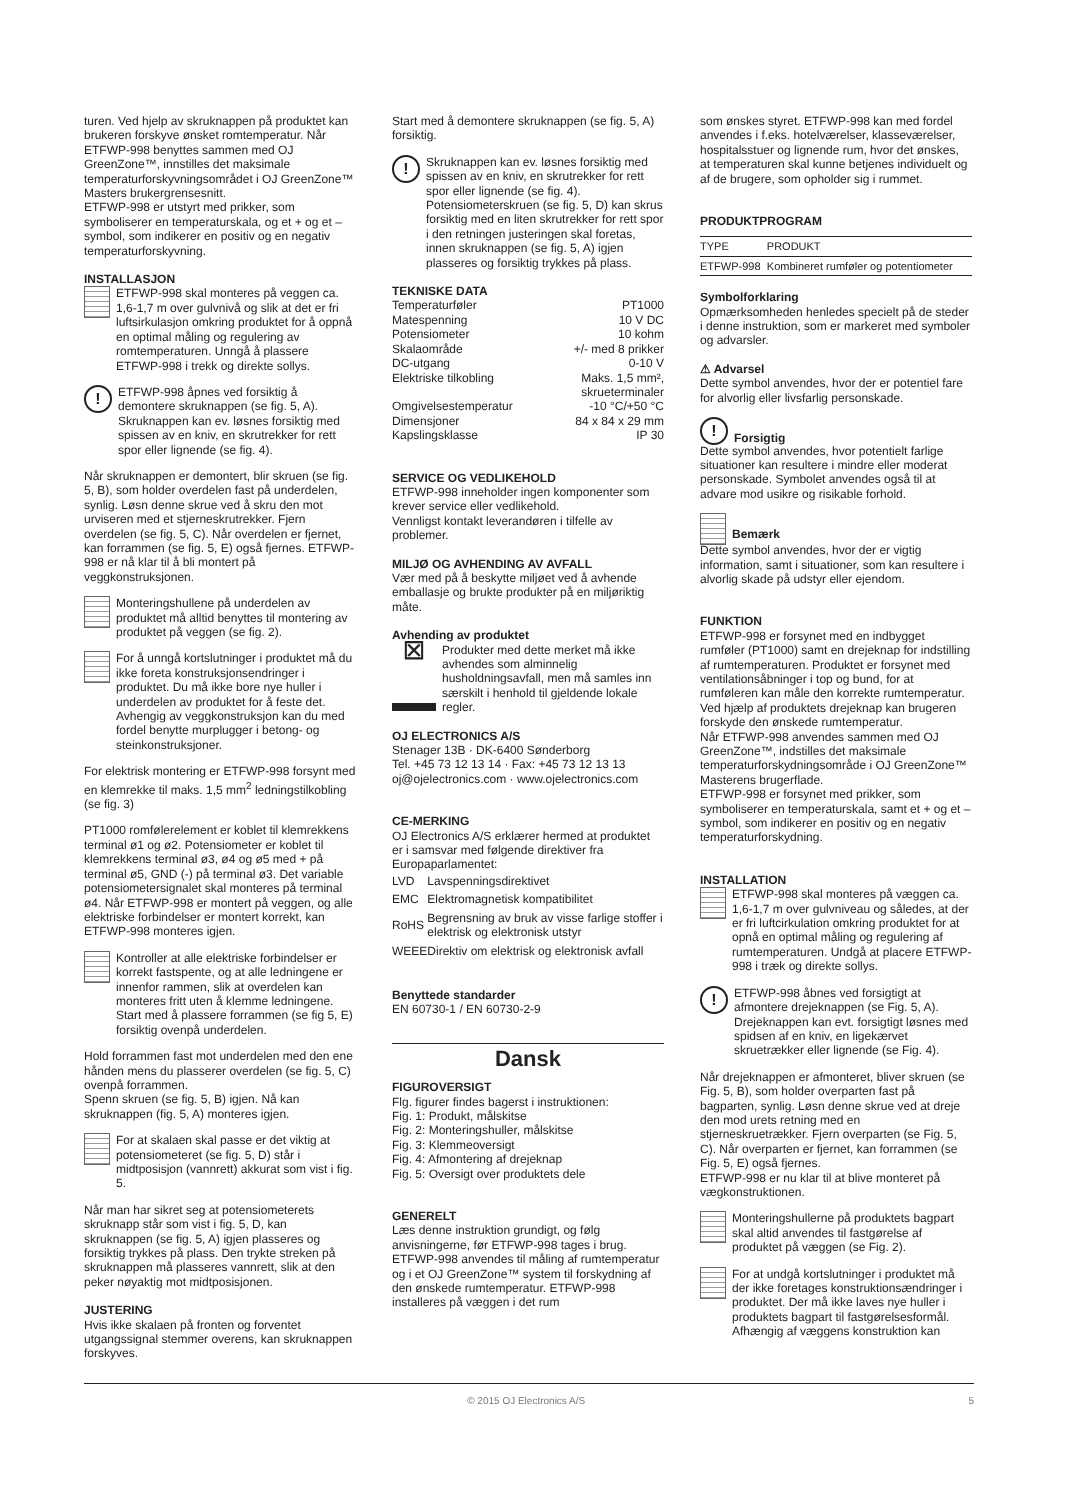turen. Ved hjelp av skruknappen på produktet kan brukeren forskyve ønsket romtemperatur. Når ETFWP-998 benyttes sammen med OJ GreenZone™, innstilles det maksimale temperaturforskyvningsområdet i OJ GreenZone™ Masters brukergrensesnitt.
ETFWP-998 er utstyrt med prikker, som symboliserer en temperaturskala, og et + og et – symbol, som indikerer en positiv og en negativ temperaturforskyvning.
INSTALLASJON
ETFWP-998 skal monteres på veggen ca. 1,6-1,7 m over gulvnivå og slik at det er fri luftsirkulasjon omkring produktet for å oppnå en optimal måling og regulering av romtemperaturen. Unngå å plassere ETFWP-998 i trekk og direkte sollys.
!
ETFWP-998 åpnes ved forsiktig å demontere skruknappen (se fig. 5, A). Skruknappen kan ev. løsnes forsiktig med spissen av en kniv, en skrutrekker for rett spor eller lignende (se fig. 4).
Når skruknappen er demontert, blir skruen (se fig. 5, B), som holder overdelen fast på underdelen, synlig. Løsn denne skrue ved å skru den mot urviseren med et stjerneskrutrekker. Fjern overdelen (se fig. 5, C). Når overdelen er fjernet, kan forrammen (se fig. 5, E) også fjernes. ETFWP-998 er nå klar til å bli montert på veggkonstruksjonen.
Monteringshullene på underdelen av produktet må alltid benyttes til montering av produktet på veggen (se fig. 2).
For å unngå kortslutninger i produktet må du ikke foreta konstruksjonsendringer i produktet. Du må ikke bore nye huller i underdelen av produktet for å feste det. Avhengig av veggkonstruksjon kan du med fordel benytte murplugger i betong- og steinkonstruksjoner.
For elektrisk montering er ETFWP-998 forsynt med en klemrekke til maks. 1,5 mm<sup>2</sup> ledningstilkobling (se fig. 3)
PT1000 romfølerelement er koblet til klemrekkens terminal ø1 og ø2. Potensiometer er koblet til klemrekkens terminal ø3, ø4 og ø5 med + på terminal ø5, GND (-) på terminal ø3. Det variable potensiometersignalet skal monteres på terminal ø4. Når ETFWP-998 er montert på veggen, og alle elektriske forbindelser er montert korrekt, kan ETFWP-998 monteres igjen.
Kontroller at alle elektriske forbindelser er korrekt fastspente, og at alle ledningene er innenfor rammen, slik at overdelen kan monteres fritt uten å klemme ledningene. Start med å plassere forrammen (se fig 5, E) forsiktig ovenpå underdelen.
Hold forrammen fast mot underdelen med den ene hånden mens du plasserer overdelen (se fig. 5, C) ovenpå forrammen.
Spenn skruen (se fig. 5, B) igjen. Nå kan skruknappen (fig. 5, A) monteres igjen.
For at skalaen skal passe er det viktig at potensiometeret (se fig. 5, D) står i midtposisjon (vannrett) akkurat som vist i fig. 5.
Når man har sikret seg at potensiometerets skruknapp står som vist i fig. 5, D, kan skruknappen (se fig. 5, A) igjen plasseres og forsiktig trykkes på plass. Den trykte streken på skruknappen må plasseres vannrett, slik at den peker nøyaktig mot midtposisjonen.
JUSTERING
Hvis ikke skalaen på fronten og forventet utgangssignal stemmer overens, kan skruknappen forskyves.
Start med å demontere skruknappen (se fig. 5, A) forsiktig.
!
Skruknappen kan ev. løsnes forsiktig med spissen av en kniv, en skrutrekker for rett spor eller lignende (se fig. 4). Potensiometerskruen (se fig. 5, D) kan skrus forsiktig med en liten skrutrekker for rett spor i den retningen justeringen skal foretas, innen skruknappen (se fig. 5, A) igjen plasseres og forsiktig trykkes på plass.
TEKNISKE DATA
Temperaturføler PT1000
Matespenning 10 V DC
Potensiometer 10 kohm
Skalaområde +/- med 8 prikker
DC-utgang 0-10 V
Elektriske tilkobling Maks. 1,5 mm²,
skrueterminaler
Omgivelsestemperatur -10 °C/+50 °C
Dimensjoner 84 x 84 x 29 mm
Kapslingsklasse IP 30
SERVICE OG VEDLIKEHOLD
ETFWP-998 inneholder ingen komponenter som krever service eller vedlikehold.
Vennligst kontakt leverandøren i tilfelle av problemer.
MILJØ OG AVHENDING AV AVFALL
Vær med på å beskytte miljøet ved å avhende emballasje og brukte produkter på en miljøriktig måte.
Avhending av produktet
⊠
Produkter med dette merket må ikke avhendes som alminnelig husholdningsavfall, men må samles inn særskilt i henhold til gjeldende lokale regler.
OJ ELECTRONICS A/S
Stenager 13B · DK-6400 Sønderborg
Tel. +45 73 12 13 14 · Fax: +45 73 12 13 13
oj@ojelectronics.com · www.ojelectronics.com
CE-MERKING
OJ Electronics A/S erklærer hermed at produktet er i samsvar med følgende direktiver fra Europaparlamentet:
| LVD | Lavspenningsdirektivet |
| EMC | Elektromagnetisk kompatibilitet |
| RoHS | Begrensning av bruk av visse farlige stoffer i elektrisk og elektronisk utstyr |
| WEEE | Direktiv om elektrisk og elektronisk avfall |
Benyttede standarder
EN 60730-1 / EN 60730-2-9
Dansk
FIGUROVERSIGT
Flg. figurer findes bagerst i instruktionen:
Fig. 1: Produkt, målskitse
Fig. 2: Monteringshuller, målskitse
Fig. 3: Klemmeoversigt
Fig. 4: Afmontering af drejeknap
Fig. 5: Oversigt over produktets dele
GENERELT
Læs denne instruktion grundigt, og følg anvisningerne, før ETFWP-998 tages i brug.
ETFWP-998 anvendes til måling af rumtemperatur og i et OJ GreenZone™ system til forskydning af den ønskede rumtemperatur. ETFWP-998 installeres på væggen i det rum
som ønskes styret. ETFWP-998 kan med fordel anvendes i f.eks. hotelværelser, klasseværelser, hospitalsstuer og lignende rum, hvor det ønskes, at temperaturen skal kunne betjenes individuelt og af de brugere, som opholder sig i rummet.
PRODUKTPROGRAM
| TYPE | PRODUKT |
| --- | --- |
| ETFWP-998 | Kombineret rumføler og potentiometer |
Symbolforklaring
Opmærksomheden henledes specielt på de steder i denne instruktion, som er markeret med symboler og advarsler.
⚠ Advarsel
Dette symbol anvendes, hvor der er potentiel fare for alvorlig eller livsfarlig personskade.
!
Forsigtig
Dette symbol anvendes, hvor potentielt farlige situationer kan resultere i mindre eller moderat personskade. Symbolet anvendes også til at advare mod usikre og risikable forhold.
Bemærk
Dette symbol anvendes, hvor der er vigtig information, samt i situationer, som kan resultere i alvorlig skade på udstyr eller ejendom.
FUNKTION
ETFWP-998 er forsynet med en indbygget rumføler (PT1000) samt en drejeknap for indstilling af rumtemperaturen. Produktet er forsynet med ventilationsåbninger i top og bund, for at rumføleren kan måle den korrekte rumtemperatur. Ved hjælp af produktets drejeknap kan brugeren forskyde den ønskede rumtemperatur.
Når ETFWP-998 anvendes sammen med OJ GreenZone™, indstilles det maksimale temperaturforskydningsområde i OJ GreenZone™ Masterens brugerflade.
ETFWP-998 er forsynet med prikker, som symboliserer en temperaturskala, samt et + og et – symbol, som indikerer en positiv og en negativ temperaturforskydning.
INSTALLATION
ETFWP-998 skal monteres på væggen ca. 1,6-1,7 m over gulvniveau og således, at der er fri luftcirkulation omkring produktet for at opnå en optimal måling og regulering af rumtemperaturen. Undgå at placere ETFWP-998 i træk og direkte sollys.
!
ETFWP-998 åbnes ved forsigtigt at afmontere drejeknappen (se Fig. 5, A). Drejeknappen kan evt. forsigtigt løsnes med spidsen af en kniv, en ligekærvet skruetrækker eller lignende (se Fig. 4).
Når drejeknappen er afmonteret, bliver skruen (se Fig. 5, B), som holder overparten fast på bagparten, synlig. Løsn denne skrue ved at dreje den mod urets retning med en stjerneskruetrækker. Fjern overparten (se Fig. 5, C). Når overparten er fjernet, kan forrammen (se Fig. 5, E) også fjernes.
ETFWP-998 er nu klar til at blive monteret på vægkonstruktionen.
Monteringshullerne på produktets bagpart skal altid anvendes til fastgørelse af produktet på væggen (se Fig. 2).
For at undgå kortslutninger i produktet må der ikke foretages konstruktionsændringer i produktet. Der må ikke laves nye huller i produktets bagpart til fastgørelsesformål. Afhængig af væggens konstruktion kan
© 2015 OJ Electronics A/S 5